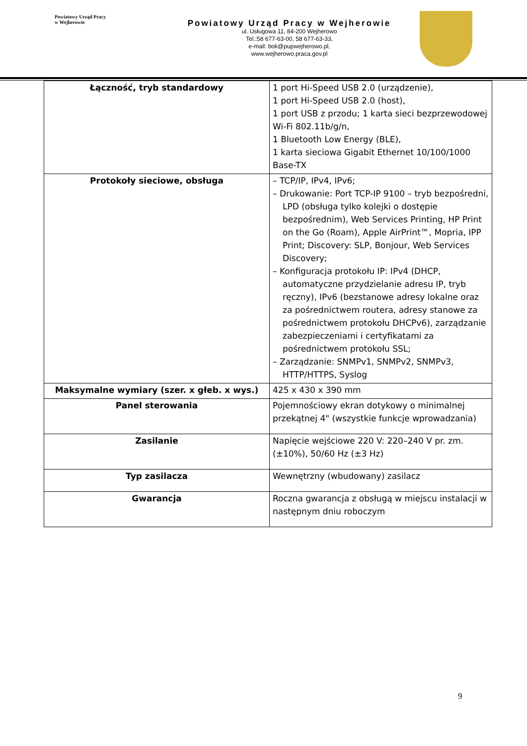Powiatowy Urząd Pracy
w Wejherowie
Powiatowy Urząd Pracy w Wejherowie
ul. Usługowa 11, 84-200 Wejherowo
Tel.:58 677-63-00, 58 677-63-33,
e-mail: bok@pupwejherowo.pl,
www.wejherowo.praca.gov.pl
| Łączność, tryb standardowy | 1 port Hi-Speed USB 2.0 (urządzenie), 1 port Hi-Speed USB 2.0 (host), 1 port USB z przodu; 1 karta sieci bezprzewodowej Wi-Fi 802.11b/g/n, 1 Bluetooth Low Energy (BLE), 1 karta sieciowa Gigabit Ethernet 10/100/1000 Base-TX |
| Protokoły sieciowe, obsługa | – TCP/IP, IPv4, IPv6; – Drukowanie: Port TCP-IP 9100 – tryb bezpośredni, LPD (obsługa tylko kolejki o dostępie bezpośrednim), Web Services Printing, HP Print on the Go (Roam), Apple AirPrint™, Mopria, IPP Print; Discovery: SLP, Bonjour, Web Services Discovery; – Konfiguracja protokołu IP: IPv4 (DHCP, automatyczne przydzielanie adresu IP, tryb ręczny), IPv6 (bezstanowe adresy lokalne oraz za pośrednictwem routera, adresy stanowe za pośrednictwem protokołu DHCPv6), zarządzanie zabezpieczeniami i certyfikatami za pośrednictwem protokołu SSL; – Zarządzanie: SNMPv1, SNMPv2, SNMPv3, HTTP/HTTPS, Syslog |
| Maksymalne wymiary (szer. x głeb. x wys.) | 425 x 430 x 390 mm |
| Panel sterowania | Pojemnościowy ekran dotykowy o minimalnej przekątnej 4" (wszystkie funkcje wprowadzania) |
| Zasilanie | Napięcie wejściowe 220 V: 220–240 V pr. zm. (±10%), 50/60 Hz (±3 Hz) |
| Typ zasilacza | Wewnętrzny (wbudowany) zasilacz |
| Gwarancja | Roczna gwarancja z obsługą w miejscu instalacji w następnym dniu roboczym |
9